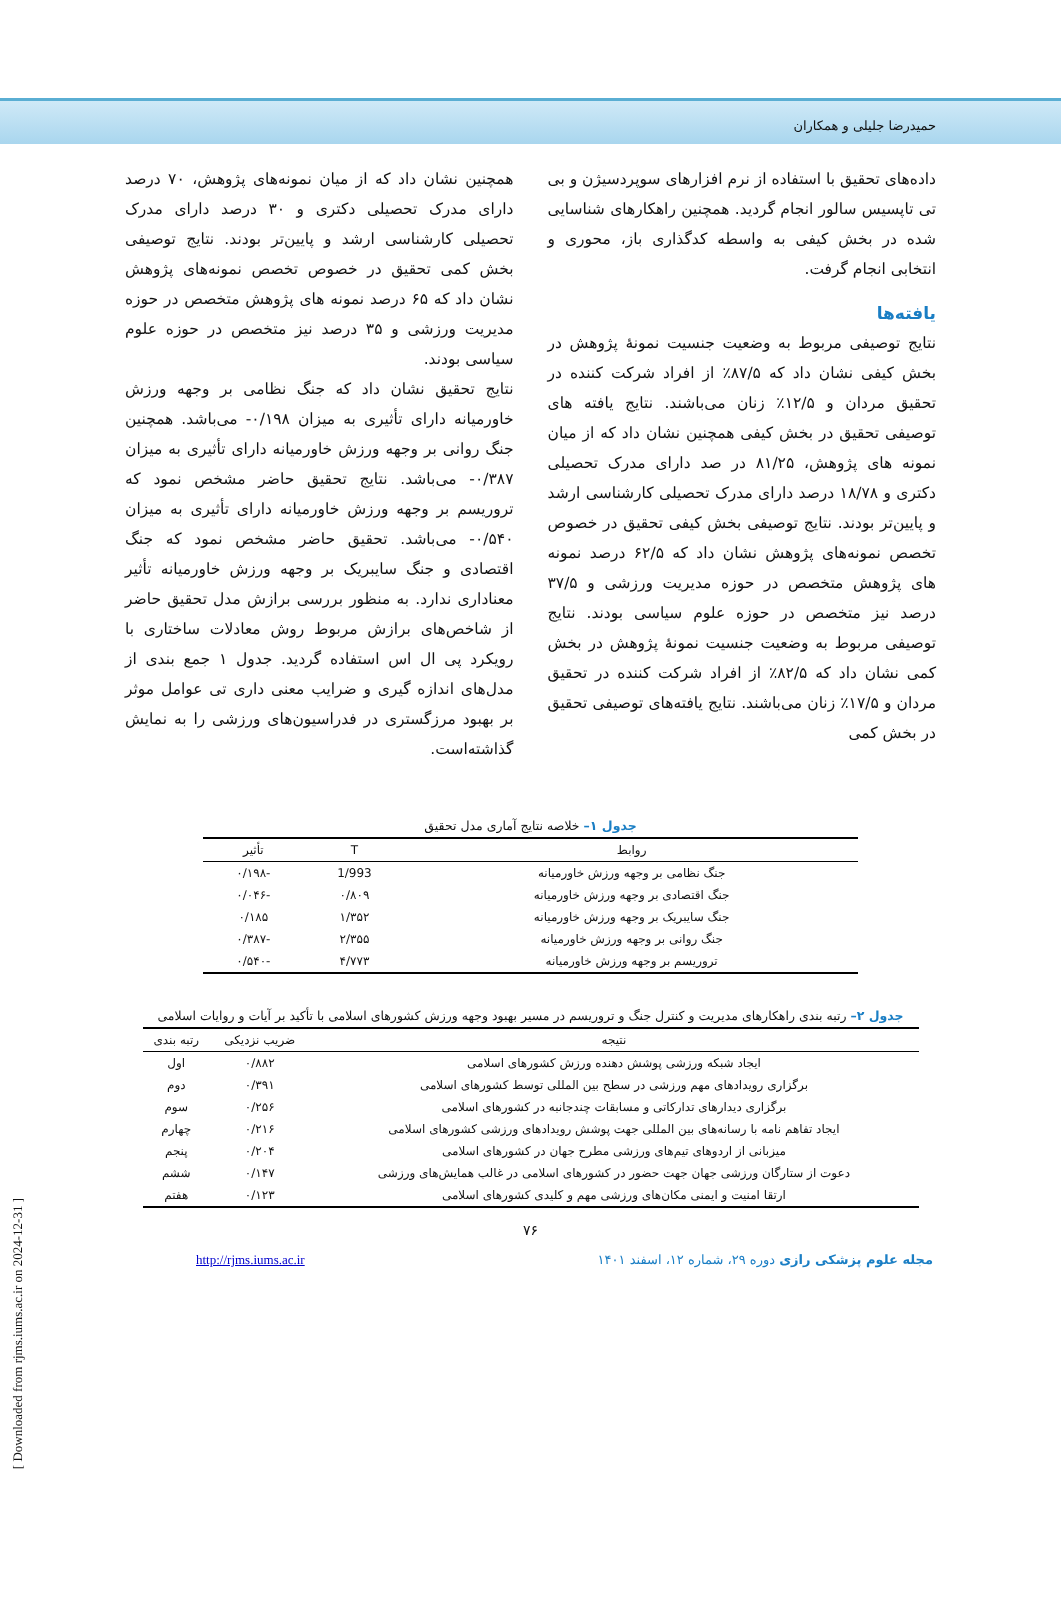حمیدرضا جلیلی و همکاران
داده‌های تحقیق با استفاده از نرم افزارهای سوپردسیژن و بی تی تاپسیس سالور انجام گردید. همچنین راهکارهای شناسایی شده در بخش کیفی به واسطه کدگذاری باز، محوری و انتخابی انجام گرفت.
یافته‌ها
نتایج توصیفی مربوط به وضعیت جنسیت نمونهٔ پژوهش در بخش کیفی نشان داد که ۸۷/۵٪ از افراد شرکت کننده در تحقیق مردان و ۱۲/۵٪ زنان می‌باشند. نتایج یافته های توصیفی تحقیق در بخش کیفی همچنین نشان داد که از میان نمونه های پژوهش، ۸۱/۲۵ در صد دارای مدرک تحصیلی دکتری و ۱۸/۷۸ درصد دارای مدرک تحصیلی کارشناسی ارشد و پایین‌تر بودند. نتایج توصیفی بخش کیفی تحقیق در خصوص تخصص نمونه‌های پژوهش نشان داد که ۶۲/۵ درصد نمونه های پژوهش متخصص در حوزه مدیریت ورزشی و ۳۷/۵ درصد نیز متخصص در حوزه علوم سیاسی بودند. نتایج توصیفی مربوط به وضعیت جنسیت نمونهٔ پژوهش در بخش کمی نشان داد که ۸۲/۵٪ از افراد شرکت کننده در تحقیق مردان و ۱۷/۵٪ زنان می‌باشند. نتایج یافته‌های توصیفی تحقیق در بخش کمی
همچنین نشان داد که از میان نمونه‌های پژوهش، ۷۰ درصد دارای مدرک تحصیلی دکتری و ۳۰ درصد دارای مدرک تحصیلی کارشناسی ارشد و پایین‌تر بودند. نتایج توصیفی بخش کمی تحقیق در خصوص تخصص نمونه‌های پژوهش نشان داد که ۶۵ درصد نمونه های پژوهش متخصص در حوزه مدیریت ورزشی و ۳۵ درصد نیز متخصص در حوزه علوم سیاسی بودند.
نتایج تحقیق نشان داد که جنگ نظامی بر وجهه ورزش خاورمیانه دارای تأثیری به میزان ۰/۱۹۸- می‌باشد. همچنین جنگ روانی بر وجهه ورزش خاورمیانه دارای تأثیری به میزان ۰/۳۸۷- می‌باشد. نتایج تحقیق حاضر مشخص نمود که تروریسم بر وجهه ورزش خاورمیانه دارای تأثیری به میزان ۰/۵۴۰- می‌باشد. تحقیق حاضر مشخص نمود که جنگ اقتصادی و جنگ سایبریک بر وجهه ورزش خاورمیانه تأثیر معناداری ندارد. به منظور بررسی برازش مدل تحقیق حاضر از شاخص‌های برازش مربوط روش معادلات ساختاری با رویکرد پی ال اس استفاده گردید. جدول ۱ جمع بندی از مدل‌های اندازه گیری و ضرایب معنی داری تی عوامل موثر بر بهبود مرزگستری در فدراسیون‌های ورزشی را به نمایش گذاشته‌است.
جدول ۱– خلاصه نتایج آماری مدل تحقیق
| روابط | T | تأثیر |
| --- | --- | --- |
| جنگ نظامی بر وجهه ورزش خاورمیانه | 1/993 | -۰/۱۹۸ |
| جنگ اقتصادی بر وجهه ورزش خاورمیانه | ۰/۸۰۹ | -۰/۰۴۶ |
| جنگ سایبریک بر وجهه ورزش خاورمیانه | ۱/۳۵۲ | ۰/۱۸۵ |
| جنگ روانی بر وجهه ورزش خاورمیانه | ۲/۳۵۵ | -۰/۳۸۷ |
| تروریسم بر وجهه ورزش خاورمیانه | ۴/۷۷۳ | -۰/۵۴۰ |
جدول ۲– رتبه بندی راهکارهای مدیریت و کنترل جنگ و تروریسم در مسیر بهبود وجهه ورزش کشورهای اسلامی با تأکید بر آیات و روایات اسلامی
| نتیجه | ضریب نزدیکی | رتبه بندی |
| --- | --- | --- |
| ایجاد شبکه ورزشی پوشش دهنده ورزش کشورهای اسلامی | ۰/۸۸۲ | اول |
| برگزاری رویدادهای مهم ورزشی در سطح بین المللی توسط کشورهای اسلامی | ۰/۳۹۱ | دوم |
| برگزاری دیدارهای تدارکاتی و مسابقات چندجانبه در کشورهای اسلامی | ۰/۲۵۶ | سوم |
| ایجاد تفاهم نامه با رسانه‌های بین المللی جهت پوشش رویدادهای ورزشی کشورهای اسلامی | ۰/۲۱۶ | چهارم |
| میزبانی از اردوهای تیم‌های ورزشی مطرح جهان در کشورهای اسلامی | ۰/۲۰۴ | پنجم |
| دعوت از ستارگان ورزشی جهان جهت حضور در کشورهای اسلامی در غالب همایش‌های ورزشی | ۰/۱۴۷ | ششم |
| ارتقا امنیت و ایمنی مکان‌های ورزشی مهم و کلیدی کشورهای اسلامی | ۰/۱۲۳ | هفتم |
۷۶
مجله علوم پزشکی رازی دوره ۲۹، شماره ۱۲، اسفند ۱۴۰۱ http://rjms.iums.ac.ir
[ Downloaded from rjms.iums.ac.ir on 2024-12-31 ]